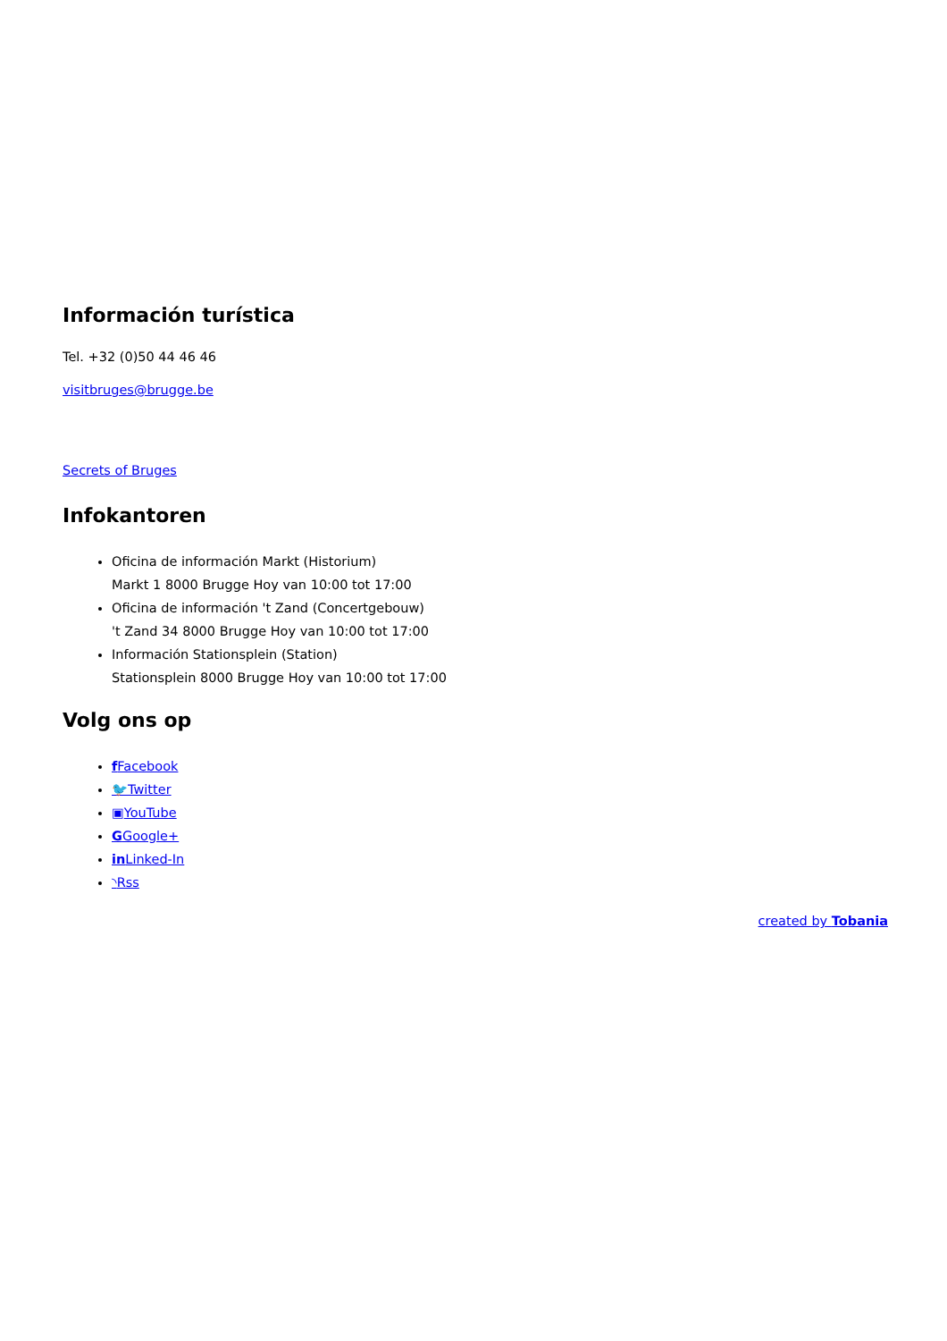Información turística
Tel. +32 (0)50 44 46 46
visitbruges@brugge.be
Secrets of Bruges
Infokantoren
Oficina de información Markt (Historium)
Markt 1 8000 Brugge Hoy van 10:00 tot 17:00
Oficina de información 't Zand (Concertgebouw)
't Zand 34 8000 Brugge Hoy van 10:00 tot 17:00
Información Stationsplein (Station)
Stationsplein 8000 Brugge Hoy van 10:00 tot 17:00
Volg ons op
f Facebook
🐦Twitter
▣YouTube
GGoogle+
in Linked-In
◝Rss
created by Tobania